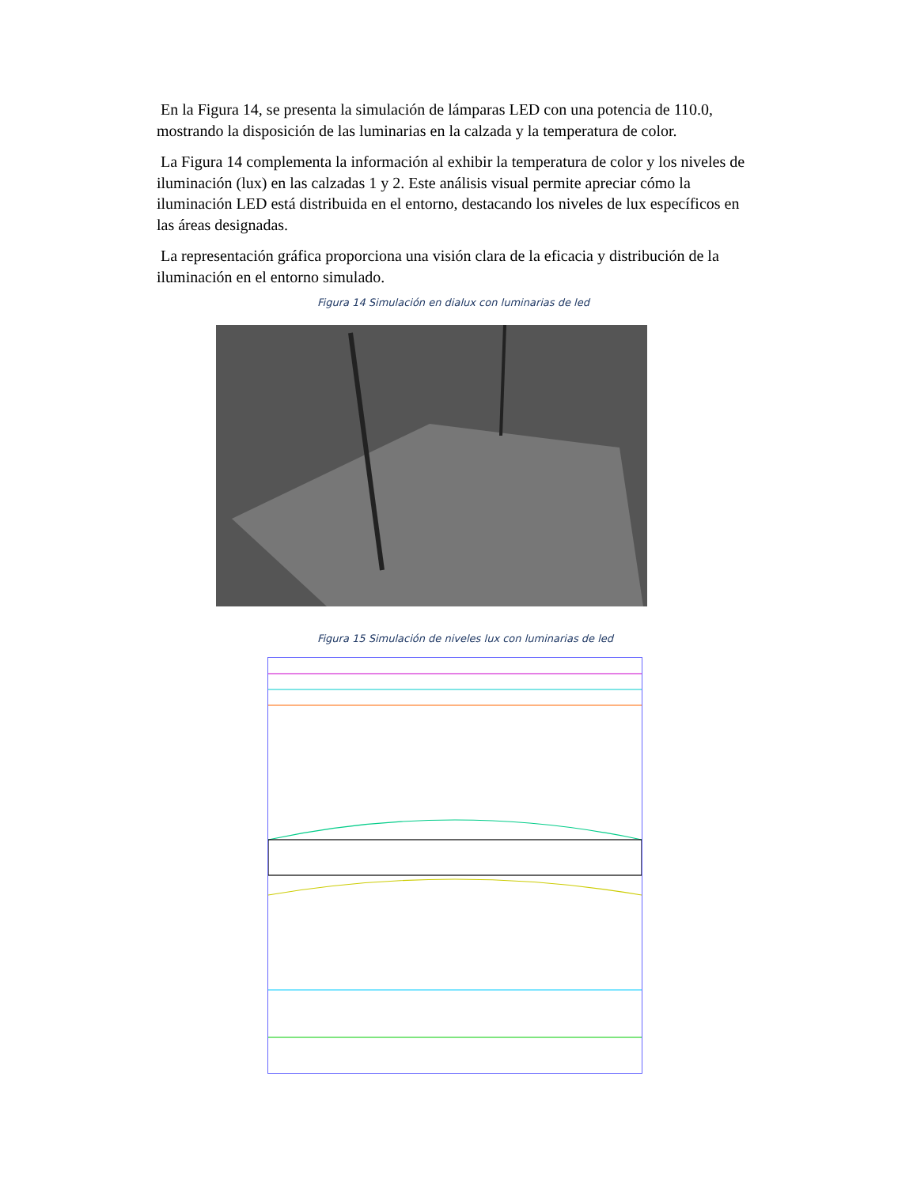En la Figura 14, se presenta la simulación de lámparas LED con una potencia de 110.0, mostrando la disposición de las luminarias en la calzada y la temperatura de color.
La Figura 14 complementa la información al exhibir la temperatura de color y los niveles de iluminación (lux) en las calzadas 1 y 2. Este análisis visual permite apreciar cómo la iluminación LED está distribuida en el entorno, destacando los niveles de lux específicos en las áreas designadas.
La representación gráfica proporciona una visión clara de la eficacia y distribución de la iluminación en el entorno simulado.
Figura 14 Simulación en dialux con luminarias de led
Figura 15 Simulación de niveles lux con luminarias de led